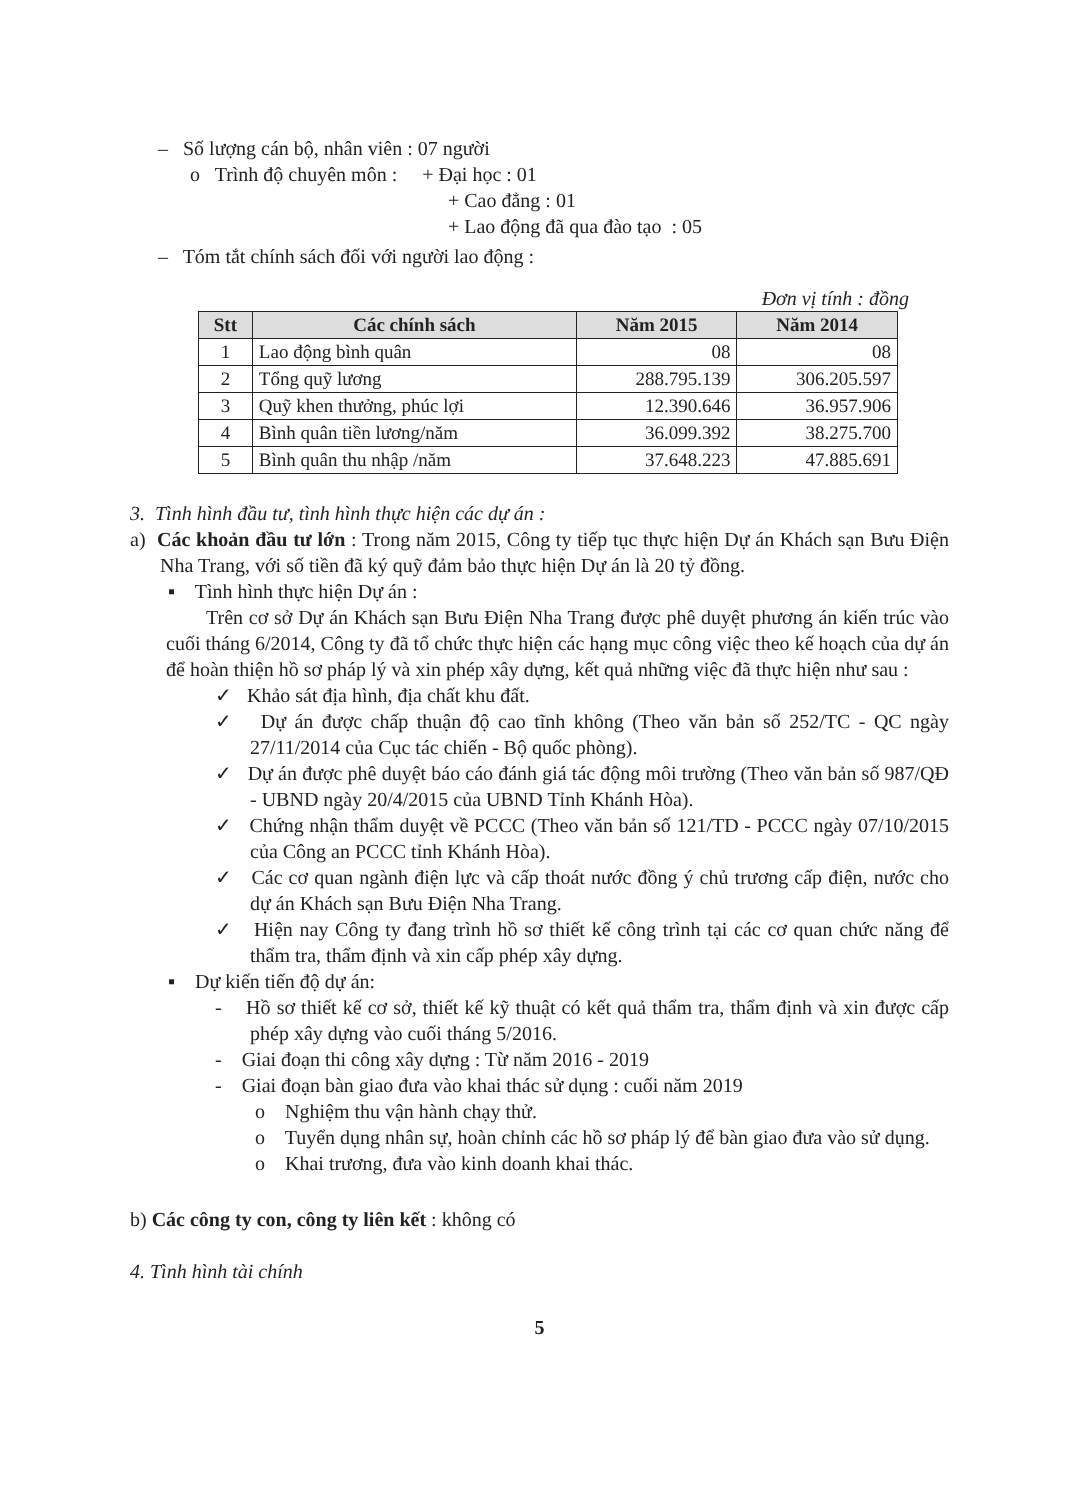– Số lượng cán bộ, nhân viên : 07 người
o Trình độ chuyên môn : + Đại học : 01
+ Cao đẳng : 01
+ Lao động đã qua đào tạo : 05
– Tóm tắt chính sách đối với người lao động :
Đơn vị tính : đồng
| Stt | Các chính sách | Năm 2015 | Năm 2014 |
| --- | --- | --- | --- |
| 1 | Lao động bình quân | 08 | 08 |
| 2 | Tổng quỹ lương | 288.795.139 | 306.205.597 |
| 3 | Quỹ khen thưởng, phúc lợi | 12.390.646 | 36.957.906 |
| 4 | Bình quân tiền lương/năm | 36.099.392 | 38.275.700 |
| 5 | Bình quân thu nhập /năm | 37.648.223 | 47.885.691 |
3. Tình hình đầu tư, tình hình thực hiện các dự án :
a) Các khoản đầu tư lớn : Trong năm 2015, Công ty tiếp tục thực hiện Dự án Khách sạn Bưu Điện Nha Trang, với số tiền đã ký quỹ đảm bảo thực hiện Dự án là 20 tỷ đồng.
▪ Tình hình thực hiện Dự án :
Trên cơ sở Dự án Khách sạn Bưu Điện Nha Trang được phê duyệt phương án kiến trúc vào cuối tháng 6/2014, Công ty đã tổ chức thực hiện các hạng mục công việc theo kế hoạch của dự án để hoàn thiện hồ sơ pháp lý và xin phép xây dựng, kết quả những việc đã thực hiện như sau :
✓ Khảo sát địa hình, địa chất khu đất.
✓ Dự án được chấp thuận độ cao tĩnh không (Theo văn bản số 252/TC - QC ngày 27/11/2014 của Cục tác chiến - Bộ quốc phòng).
✓ Dự án được phê duyệt báo cáo đánh giá tác động môi trường (Theo văn bản số 987/QĐ - UBND ngày 20/4/2015 của UBND Tỉnh Khánh Hòa).
✓ Chứng nhận thẩm duyệt về PCCC (Theo văn bản số 121/TD - PCCC ngày 07/10/2015 của Công an PCCC tỉnh Khánh Hòa).
✓ Các cơ quan ngành điện lực và cấp thoát nước đồng ý chủ trương cấp điện, nước cho dự án Khách sạn Bưu Điện Nha Trang.
✓ Hiện nay Công ty đang trình hồ sơ thiết kế công trình tại các cơ quan chức năng để thẩm tra, thẩm định và xin cấp phép xây dựng.
▪ Dự kiến tiến độ dự án:
- Hồ sơ thiết kế cơ sở, thiết kế kỹ thuật có kết quả thẩm tra, thẩm định và xin được cấp phép xây dựng vào cuối tháng 5/2016.
- Giai đoạn thi công xây dựng : Từ năm 2016 - 2019
- Giai đoạn bàn giao đưa vào khai thác sử dụng : cuối năm 2019
o Nghiệm thu vận hành chạy thử.
o Tuyển dụng nhân sự, hoàn chỉnh các hồ sơ pháp lý để bàn giao đưa vào sử dụng.
o Khai trương, đưa vào kinh doanh khai thác.
b) Các công ty con, công ty liên kết : không có
4. Tình hình tài chính
5